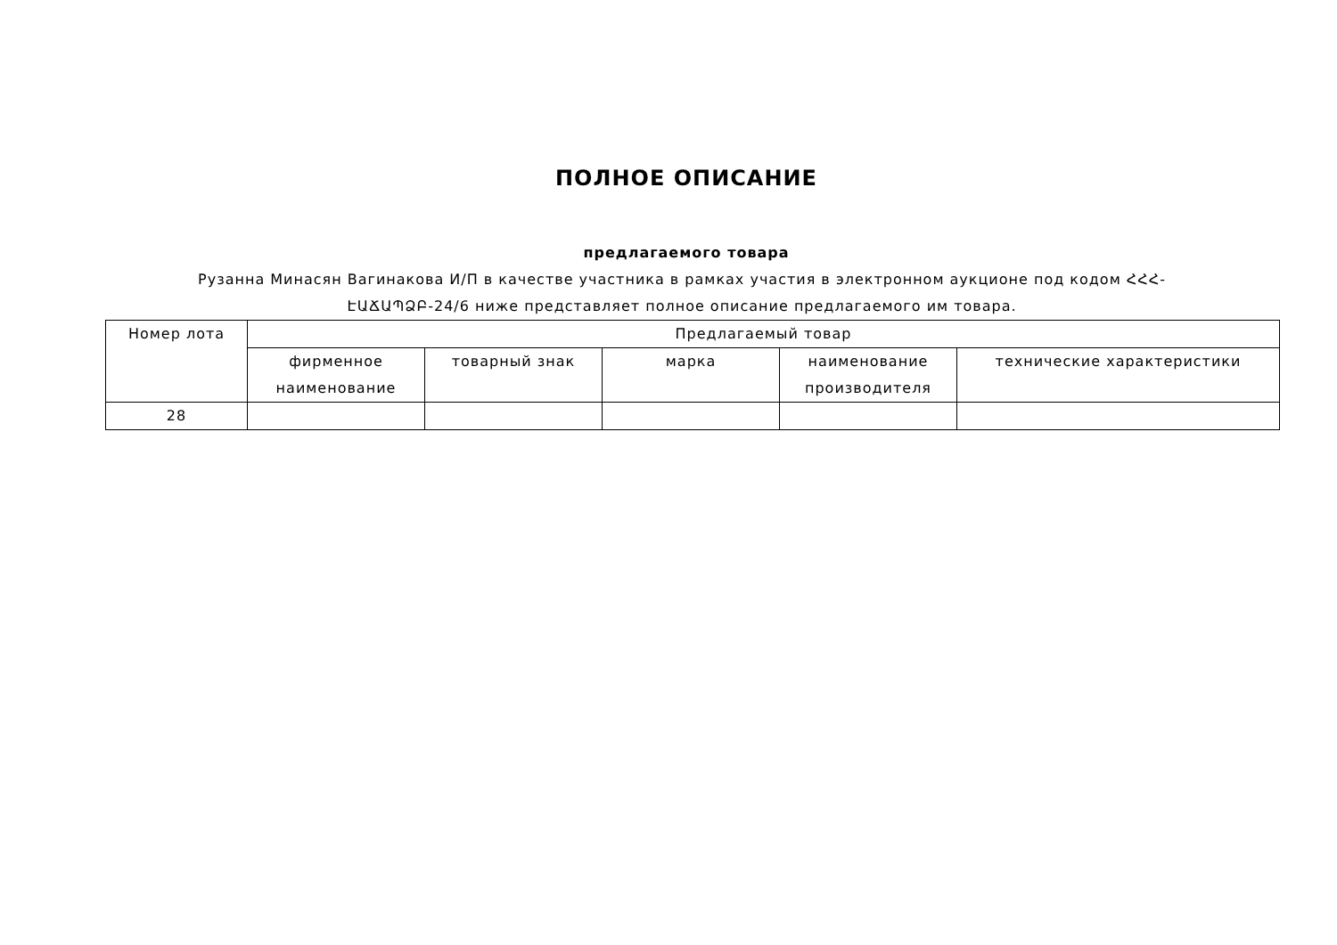ПОЛНОЕ ОПИСАНИЕ
предлагаемого товара
Рузанна Минасян Вагинакова И/П в качестве участника в рамках участия в электронном аукционе под кодом ՀՀՀ-ԷԱՃԱՊՁԲ-24/6 ниже представляет полное описание предлагаемого им товара.
| Номер лота | Предлагаемый товар | | | | |
| --- | --- | --- | --- | --- | --- |
| | фирменное наименование | товарный знак | марка | наименование производителя | технические характеристики |
| 28 | | | | | |